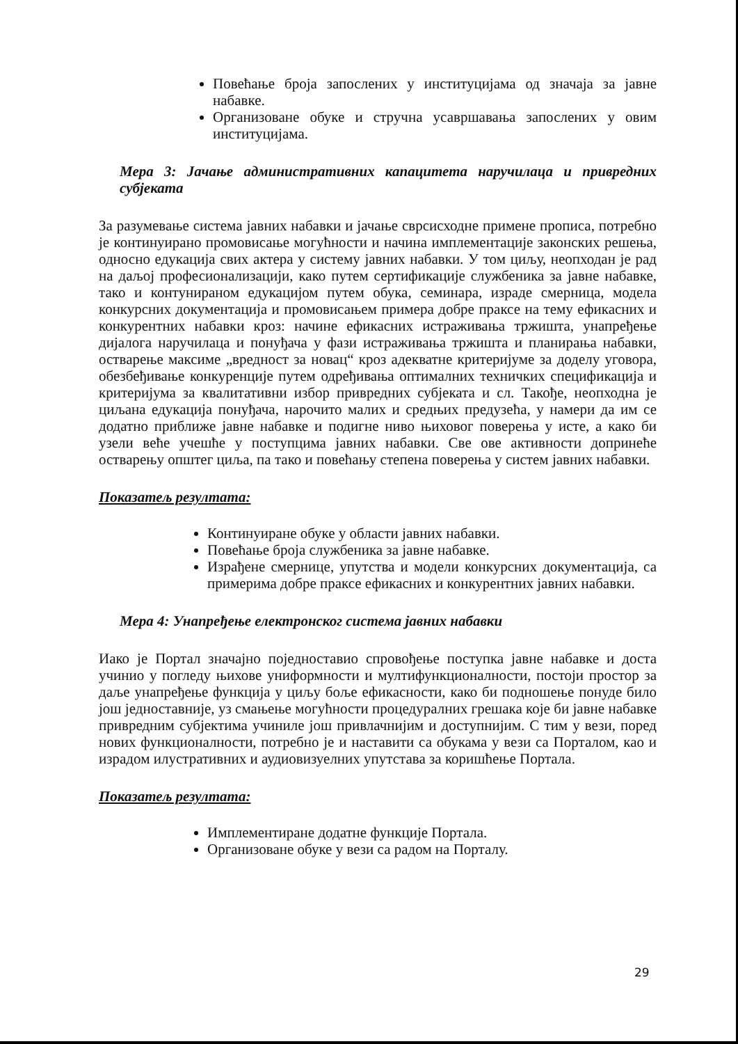Повећање броја запослених у институцијама од значаја за јавне набавке.
Организоване обуке и стручна усавршавања запослених у овим институцијама.
Мера 3: Јачање административних капацитета наручилаца и привредних субјеката
За разумевање система јавних набавки и јачање сврсисходне примене прописа, потребно је континуирано промовисање могућности и начина имплементације законских решења, односно едукација свих актера у систему јавних набавки. У том циљу, неопходан је рад на даљој професионализацији, како путем сертификације службеника за јавне набавке, тако и контунираном едукацијом путем обука, семинара, израде смерница, модела конкурсних документација и промовисањем примера добре праксе на тему ефикасних и конкурентних набавки кроз: начине ефикасних истраживања тржишта, унапређење дијалога наручилаца и понуђача у фази истраживања тржишта и планирања набавки, остварење максиме „вредност за новац“ кроз адекватне критеријуме за доделу уговора, обезбеђивање конкуренције путем одређивања оптималних техничких спецификација и критеријума за квалитативни избор привредних субјеката и сл. Такође, неопходна је циљана едукација понуђача, нарочито малих и средњих предузећа, у намери да им се додатно приближе јавне набавке и подигне ниво њиховог поверења у исте, а како би узели веће учешће у поступцима јавних набавки. Све ове активности допринеће остварењу општег циља, па тако и повећању степена поверења у систем јавних набавки.
Показатељ резултата:
Континуиране обуке у области јавних набавки.
Повећање броја службеника за јавне набавке.
Израђене смернице, упутства и модели конкурсних документација, са примерима добре праксе ефикасних и конкурентних јавних набавки.
Мера 4: Унапређење електронског система јавних набавки
Иако је Портал значајно поједноставио спровођење поступка јавне набавке и доста учинио у погледу њихове униформности и мултифункционалности, постоји простор за даље унапређење функција у циљу боље ефикасности, како би подношење понуде било још једноставније, уз смањење могућности процедуралних грешака које би јавне набавке привредним субјектима учиниле још привлачнијим и доступнијим. С тим у вези, поред нових функционалности, потребно је и наставити са обукама у вези са Порталом, као и израдом илустративних и аудиовизуелних упутстава за коришћење Портала.
Показатељ резултата:
Имплементиране додатне функције Портала.
Организоване обуке у вези са радом на Порталу.
29